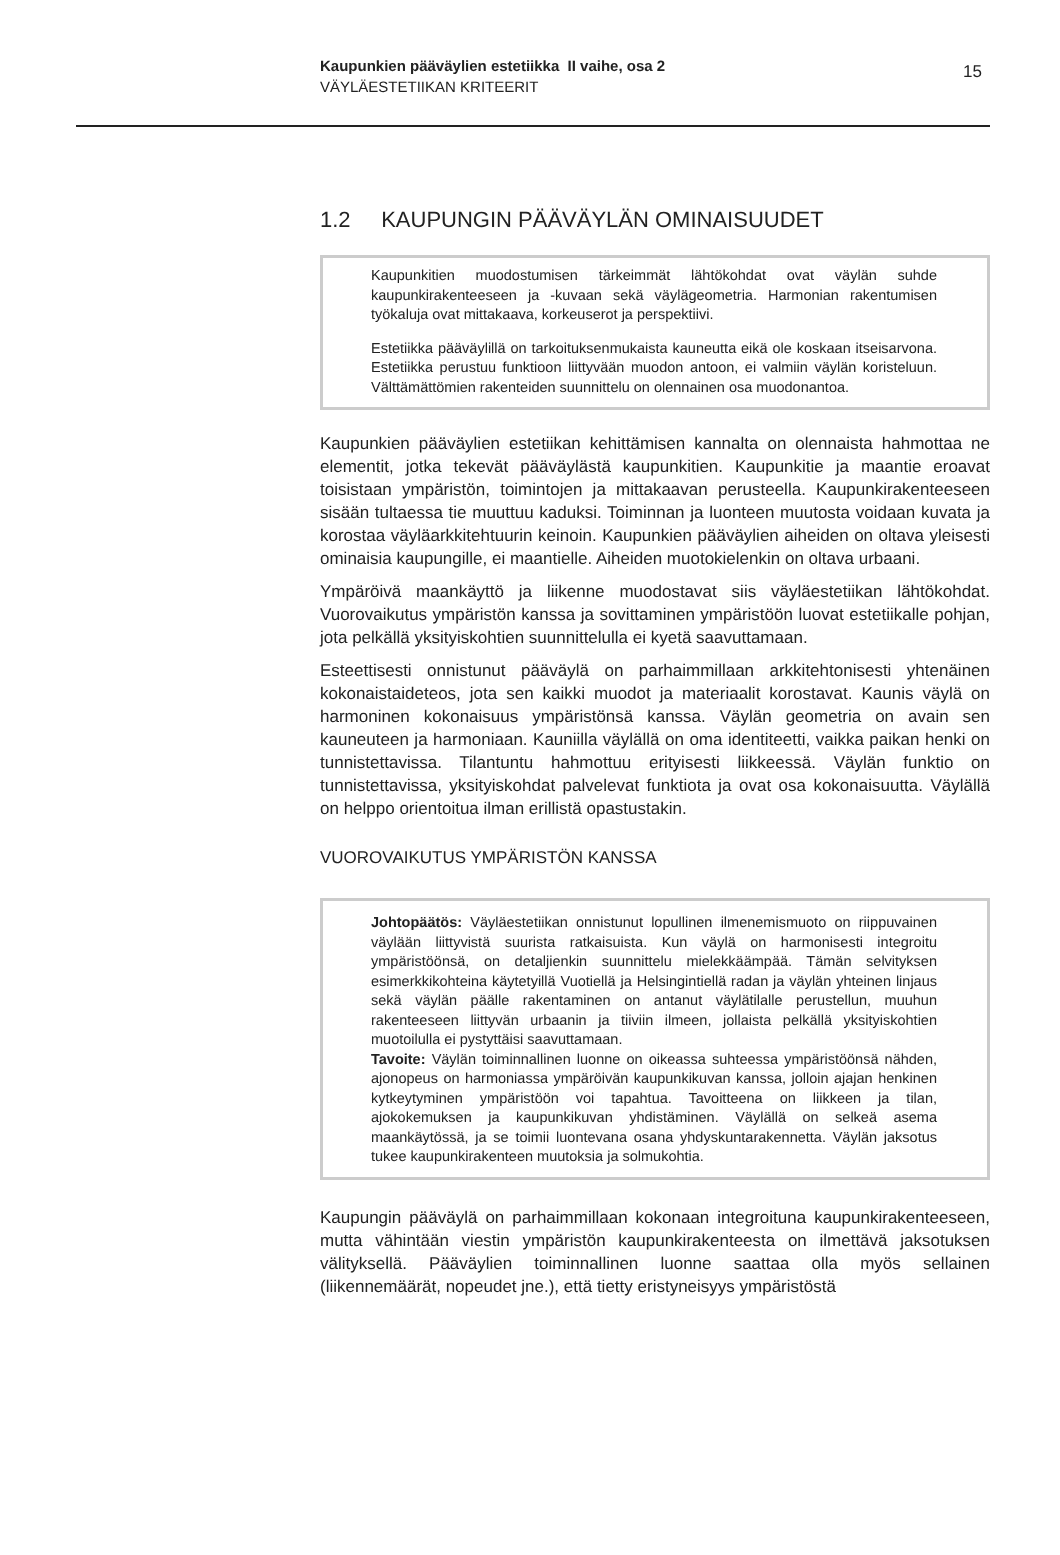Kaupunkien pääväylien estetiikka II vaihe, osa 2
VÄYLÄESTETIIKAN KRITEERIT
15
1.2 KAUPUNGIN PÄÄVÄYLÄN OMINAISUUDET
Kaupunkitien muodostumisen tärkeimmät lähtökohdat ovat väylän suhde kaupunkirakenteeseen ja -kuvaan sekä väylägeometria. Harmonian rakentumisen työkaluja ovat mittakaava, korkeuserot ja perspektiivi.
Estetiikka pääväylillä on tarkoituksenmukaista kauneutta eikä ole koskaan itseisarvona. Estetiikka perustuu funktioon liittyvään muodon antoon, ei valmiin väylän koristeluun. Välttämättömien rakenteiden suunnittelu on olennainen osa muodonantoa.
Kaupunkien pääväylien estetiikan kehittämisen kannalta on olennaista hahmottaa ne elementit, jotka tekevät pääväylästä kaupunkitien. Kaupunkitie ja maantie eroavat toisistaan ympäristön, toimintojen ja mittakaavan perusteella. Kaupunkirakenteeseen sisään tultaessa tie muuttuu kaduksi. Toiminnan ja luonteen muutosta voidaan kuvata ja korostaa väyläarkkitehtuurin keinoin. Kaupunkien pääväylien aiheiden on oltava yleisesti ominaisia kaupungille, ei maantielle. Aiheiden muotokielenkin on oltava urbaani.
Ympäröivä maankäyttö ja liikenne muodostavat siis väyläestetiikan lähtökohdat. Vuorovaikutus ympäristön kanssa ja sovittaminen ympäristöön luovat estetiikalle pohjan, jota pelkällä yksityiskohtien suunnittelulla ei kyetä saavuttamaan.
Esteettisesti onnistunut pääväylä on parhaimmillaan arkkitehtonisesti yhtenäinen kokonaistaideteos, jota sen kaikki muodot ja materiaalit korostavat. Kaunis väylä on harmoninen kokonaisuus ympäristönsä kanssa. Väylän geometria on avain sen kauneuteen ja harmoniaan. Kauniilla väylällä on oma identiteetti, vaikka paikan henki on tunnistettavissa. Tilantuntu hahmottuu erityisesti liikkeessä. Väylän funktio on tunnistettavissa, yksityiskohdat palvelevat funktiota ja ovat osa kokonaisuutta. Väylällä on helppo orientoitua ilman erillistä opastustakin.
VUOROVAIKUTUS YMPÄRISTÖN KANSSA
Johtopäätös: Väyläestetiikan onnistunut lopullinen ilmenemismuoto on riippuvainen väylään liittyvistä suurista ratkaisuista. Kun väylä on harmonisesti integroitu ympäristöönsä, on detaljienkin suunnittelu mielekkäämpää. Tämän selvityksen esimerkkikohteina käytetyillä Vuotiellä ja Helsingintiellä radan ja väylän yhteinen linjaus sekä väylän päälle rakentaminen on antanut väylätilalle perustellun, muuhun rakenteeseen liittyvän urbaanin ja tiiviin ilmeen, jollaista pelkällä yksityiskohtien muotoilulla ei pystyttäisi saavuttamaan.
Tavoite: Väylän toiminnallinen luonne on oikeassa suhteessa ympäristöönsä nähden, ajonopeus on harmoniassa ympäröivän kaupunkikuvan kanssa, jolloin ajajan henkinen kytkeytyminen ympäristöön voi tapahtua. Tavoitteena on liikkeen ja tilan, ajokokemuksen ja kaupunkikuvan yhdistäminen. Väylällä on selkeä asema maankäytössä, ja se toimii luontevana osana yhdyskuntarakennetta. Väylän jaksotus tukee kaupunkirakenteen muutoksia ja solmukohtia.
Kaupungin pääväylä on parhaimmillaan kokonaan integroituna kaupunkirakenteeseen, mutta vähintään viestin ympäristön kaupunkirakenteesta on ilmettävä jaksotuksen välityksellä. Pääväylien toiminnallinen luonne saattaa olla myös sellainen (liikennemäärät, nopeudet jne.), että tietty eristyneisyys ympäristöstä